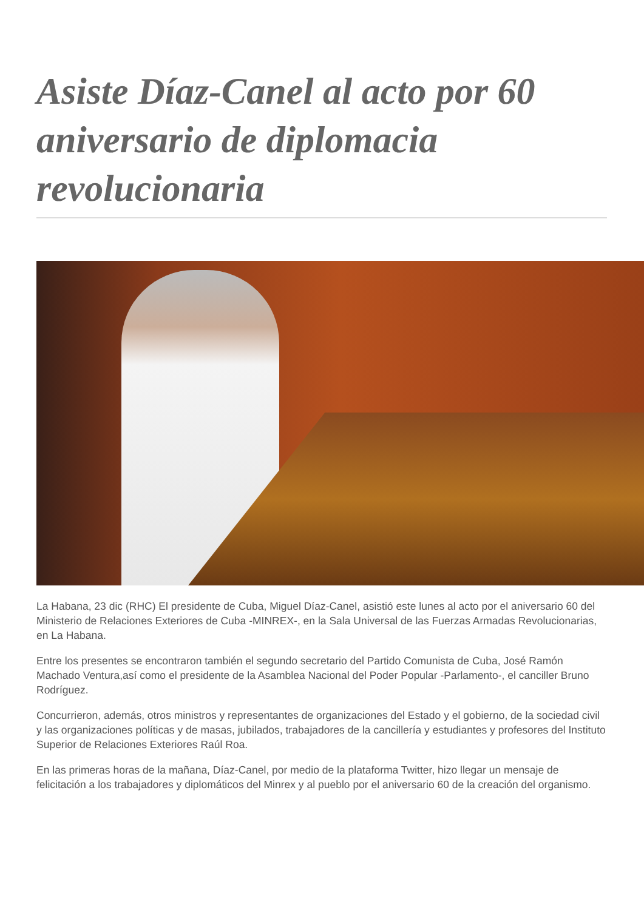Asiste Díaz-Canel al acto por 60 aniversario de diplomacia revolucionaria
La Habana, 23 dic (RHC) El presidente de Cuba, Miguel Díaz-Canel, asistió este lunes al acto por el aniversario 60 del Ministerio de Relaciones Exteriores de Cuba -MINREX-, en la Sala Universal de las Fuerzas Armadas Revolucionarias, en La Habana.
Entre los presentes se encontraron también el segundo secretario del Partido Comunista de Cuba, José Ramón Machado Ventura,así como el presidente de la Asamblea Nacional del Poder Popular -Parlamento-, el canciller Bruno Rodríguez.
Concurrieron, además, otros ministros y representantes de organizaciones del Estado y el gobierno, de la sociedad civil y las organizaciones políticas y de masas, jubilados, trabajadores de la cancillería y estudiantes y profesores del Instituto Superior de Relaciones Exteriores Raúl Roa.
En las primeras horas de la mañana, Díaz-Canel, por medio de la plataforma Twitter, hizo llegar un mensaje de felicitación a los trabajadores y diplomáticos del Minrex y al pueblo por el aniversario 60 de la creación del organismo.